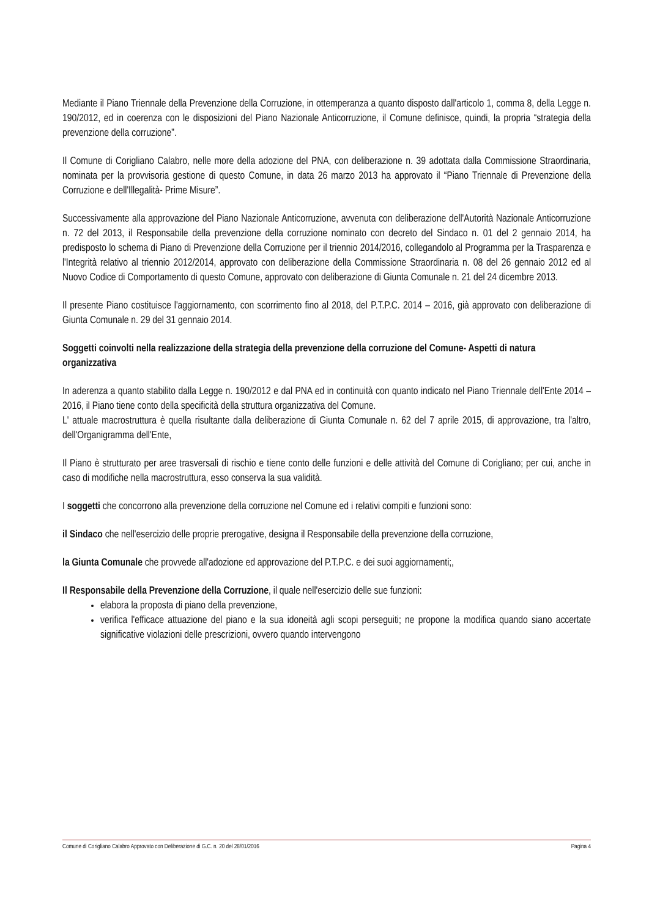Mediante il Piano Triennale della Prevenzione della Corruzione, in ottemperanza a quanto disposto dall'articolo 1, comma 8, della Legge n. 190/2012, ed in coerenza con le disposizioni del Piano Nazionale Anticorruzione, il Comune definisce, quindi, la propria “strategia della prevenzione della corruzione”.
Il Comune di Corigliano Calabro, nelle more della adozione del PNA, con deliberazione n. 39 adottata dalla Commissione Straordinaria, nominata per la provvisoria gestione di questo Comune, in data 26 marzo 2013 ha approvato il “Piano Triennale di Prevenzione della Corruzione e dell'Illegalità- Prime Misure”.
Successivamente alla approvazione del Piano Nazionale Anticorruzione, avvenuta con deliberazione dell'Autorità Nazionale Anticorruzione n. 72 del 2013, il Responsabile della prevenzione della corruzione nominato con decreto del Sindaco n. 01 del 2 gennaio 2014, ha predisposto lo schema di Piano di Prevenzione della Corruzione per il triennio 2014/2016, collegandolo al Programma per la Trasparenza e l'Integrità relativo al triennio 2012/2014, approvato con deliberazione della Commissione Straordinaria n. 08 del 26 gennaio 2012 ed al Nuovo Codice di Comportamento di questo Comune, approvato con deliberazione di Giunta Comunale n. 21 del 24 dicembre 2013.
Il presente Piano costituisce l'aggiornamento, con scorrimento fino al 2018, del P.T.P.C. 2014 – 2016, già approvato con deliberazione di Giunta Comunale n. 29 del 31 gennaio 2014.
Soggetti coinvolti nella realizzazione della strategia della prevenzione della corruzione del Comune- Aspetti di natura organizzativa
In aderenza a quanto stabilito dalla Legge n. 190/2012 e dal PNA ed in continuità con quanto indicato nel Piano Triennale dell'Ente 2014 – 2016, il Piano tiene conto della specificità della struttura organizzativa del Comune.
L' attuale macrostruttura è quella risultante dalla deliberazione di Giunta Comunale n. 62 del 7 aprile 2015, di approvazione, tra l'altro, dell'Organigramma dell'Ente,
Il Piano è strutturato per aree trasversali di rischio e tiene conto delle funzioni e delle attività del Comune di Corigliano; per cui, anche in caso di modifiche nella macrostruttura, esso conserva la sua validità.
I soggetti che concorrono alla prevenzione della corruzione nel Comune ed i relativi compiti e funzioni sono:
il Sindaco che nell'esercizio delle proprie prerogative, designa il Responsabile della prevenzione della corruzione,
la Giunta Comunale che provvede all'adozione ed approvazione del P.T.P.C. e dei suoi aggiornamenti;,
Il Responsabile della Prevenzione della Corruzione, il quale nell'esercizio delle sue funzioni:
elabora la proposta di piano della prevenzione,
verifica l'efficace attuazione del piano e la sua idoneità agli scopi perseguiti; ne propone la modifica quando siano accertate significative violazioni delle prescrizioni, ovvero quando intervengono
Comune di Corigliano Calabro Approvato con Deliberazione di G.C. n. 20 del 28/01/2016 Pagina 4